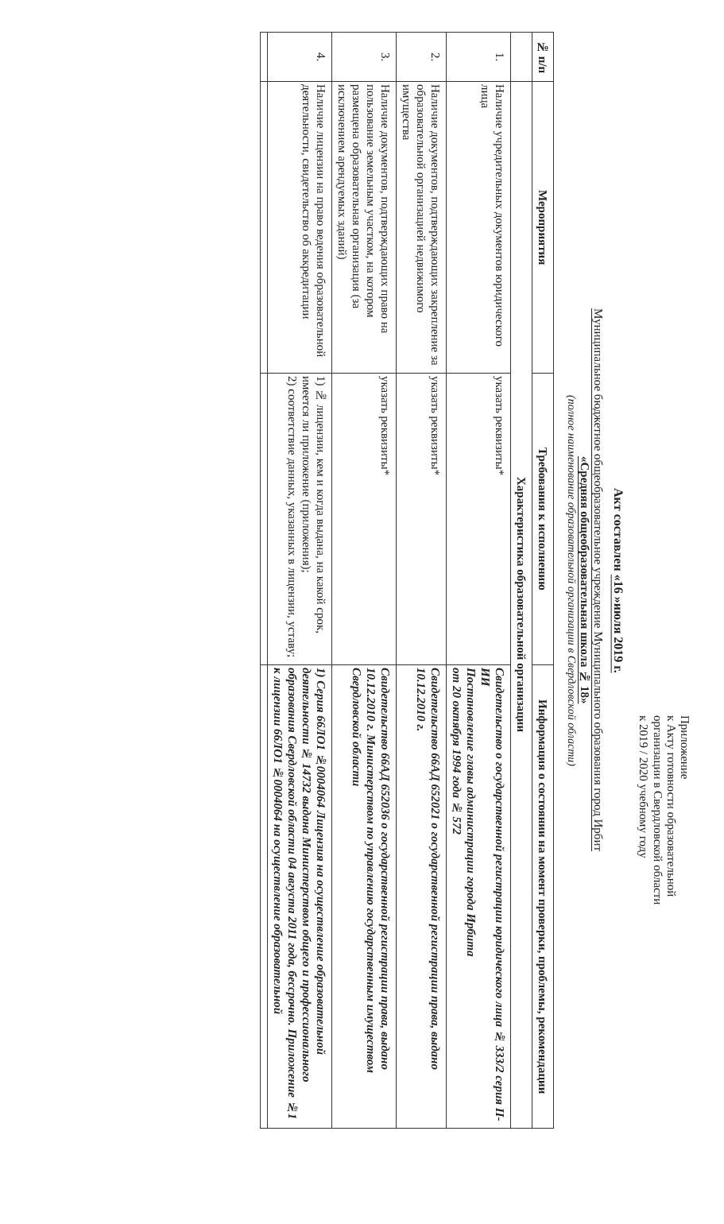Приложение
к Акту готовности образовательной
организации в Свердловской области
к 2019 / 2020 учебному году
Акт составлен «16 »июля 2019 г.
Муниципальное бюджетное общеобразовательное учреждение Муниципального образования город Ирбит
«Средняя общеобразовательная школа № 18»
(полное наименование образовательной организации в Свердловской области)
| № п/п | Мероприятия | Требования к исполнению | Информация о состоянии на момент проверки, проблемы, рекомендации |
| --- | --- | --- | --- |
| | Характеристика образовательной организации | | |
| 1. | Наличие учредительных документов юридического лица | указать реквизиты* | Свидетельство о государственной регистрации юридического лица № 333/2 серия II-ИИ Постановление главы администрации города Ирбита от 20 октября 1994 года № 572 |
| 2. | Наличие документов, подтверждающих закрепление за образовательной организацией недвижимого имущества | указать реквизиты* | Свидетельство 66АД 652021 о государственной регистрации права, выдано 10.12.2010 г. |
| 3. | Наличие документов, подтверждающих право на пользование земельным участком, на котором размещена образовательная организация (за исключением арендуемых зданий) | указать реквизиты* | Свидетельство 66АД 652036 о государственной регистрации права, выдано 10.12.2010 г. Министерством по управлению государственным имуществом Свердловской области |
| 4. | Наличие лицензии на право ведения образовательной деятельности, свидетельство об аккредитации | 1) № лицензии, кем и когда выдана, на какой срок, имеется ли приложение (приложения); 2) соответствие данных, указанных в лицензии, уставу; | 1) Серия 66ЛО1 №0004064 Лицензия на осуществление образовательной деятельности № 14732 выдана Министерством общего и профессионального образования Свердловской области 04 августа 2011 года, бессрочно. Приложение №1 к лицензии 66ЛО1 №0004064 на осуществление образовательной |